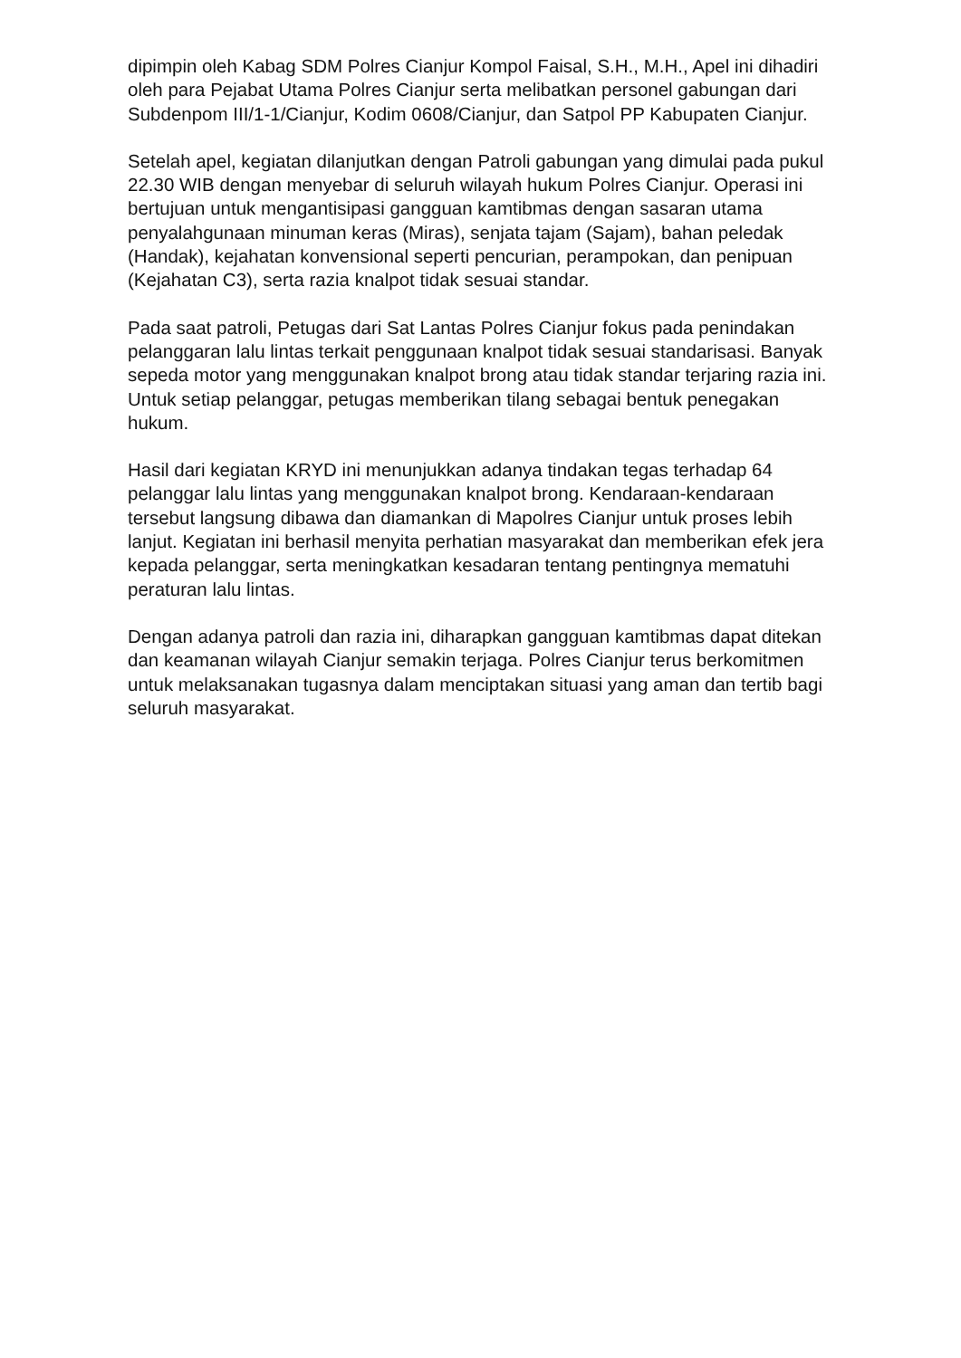dipimpin oleh Kabag SDM Polres Cianjur Kompol Faisal, S.H., M.H., Apel ini dihadiri oleh para Pejabat Utama Polres Cianjur serta melibatkan personel gabungan dari Subdenpom III/1-1/Cianjur, Kodim 0608/Cianjur, dan Satpol PP Kabupaten Cianjur.
Setelah apel, kegiatan dilanjutkan dengan Patroli gabungan yang dimulai pada pukul 22.30 WIB dengan menyebar di seluruh wilayah hukum Polres Cianjur. Operasi ini bertujuan untuk mengantisipasi gangguan kamtibmas dengan sasaran utama penyalahgunaan minuman keras (Miras), senjata tajam (Sajam), bahan peledak (Handak), kejahatan konvensional seperti pencurian, perampokan, dan penipuan (Kejahatan C3), serta razia knalpot tidak sesuai standar.
Pada saat patroli, Petugas dari Sat Lantas Polres Cianjur fokus pada penindakan pelanggaran lalu lintas terkait penggunaan knalpot tidak sesuai standarisasi. Banyak sepeda motor yang menggunakan knalpot brong atau tidak standar terjaring razia ini. Untuk setiap pelanggar, petugas memberikan tilang sebagai bentuk penegakan hukum.
Hasil dari kegiatan KRYD ini menunjukkan adanya tindakan tegas terhadap 64 pelanggar lalu lintas yang menggunakan knalpot brong. Kendaraan-kendaraan tersebut langsung dibawa dan diamankan di Mapolres Cianjur untuk proses lebih lanjut. Kegiatan ini berhasil menyita perhatian masyarakat dan memberikan efek jera kepada pelanggar, serta meningkatkan kesadaran tentang pentingnya mematuhi peraturan lalu lintas.
Dengan adanya patroli dan razia ini, diharapkan gangguan kamtibmas dapat ditekan dan keamanan wilayah Cianjur semakin terjaga. Polres Cianjur terus berkomitmen untuk melaksanakan tugasnya dalam menciptakan situasi yang aman dan tertib bagi seluruh masyarakat.